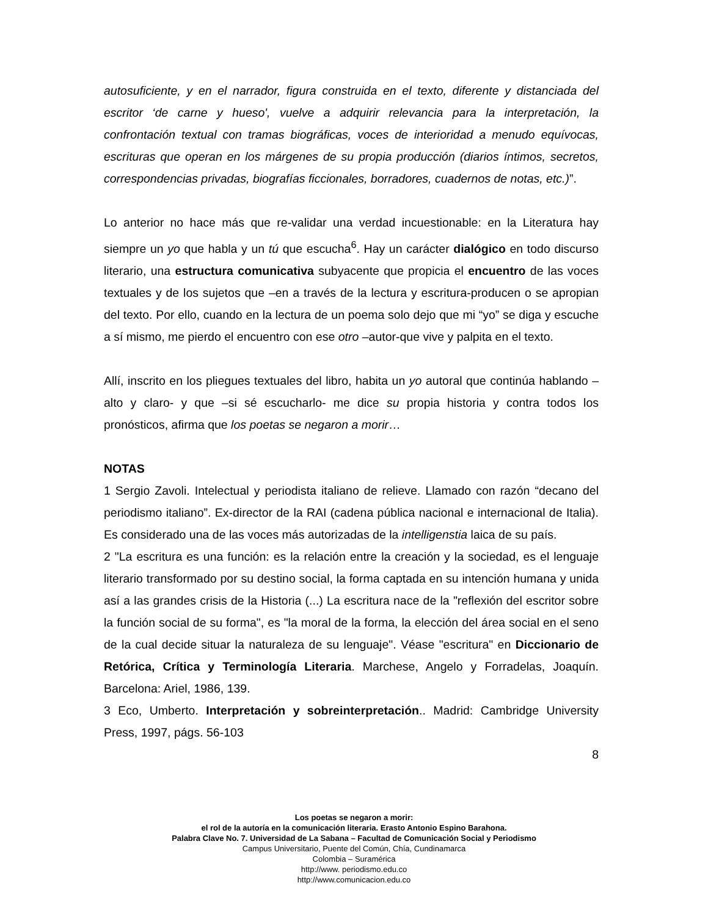autosuficiente, y en el narrador, figura construida en el texto, diferente y distanciada del escritor ‘de carne y hueso', vuelve a adquirir relevancia para la interpretación, la confrontación textual con tramas biográficas, voces de interioridad a menudo equívocas, escrituras que operan en los márgenes de su propia producción (diarios íntimos, secretos, correspondencias privadas, biografías ficcionales, borradores, cuadernos de notas, etc.)”.
Lo anterior no hace más que re-validar una verdad incuestionable: en la Literatura hay siempre un yo que habla y un tú que escucha<sup>6</sup>. Hay un carácter dialógico en todo discurso literario, una estructura comunicativa subyacente que propicia el encuentro de las voces textuales y de los sujetos que –en a través de la lectura y escritura-producen o se apropian del texto. Por ello, cuando en la lectura de un poema solo dejo que mi “yo” se diga y escuche a sí mismo, me pierdo el encuentro con ese otro –autor-que vive y palpita en el texto.
Allí, inscrito en los pliegues textuales del libro, habita un yo autoral que continúa hablando –alto y claro- y que –si sé escucharlo- me dice su propia historia y contra todos los pronósticos, afirma que los poetas se negaron a morir…
NOTAS
1 Sergio Zavoli. Intelectual y periodista italiano de relieve. Llamado con razón “decano del periodismo italiano”. Ex-director de la RAI (cadena pública nacional e internacional de Italia). Es considerado una de las voces más autorizadas de la intelligenstia laica de su país.
2 "La escritura es una función: es la relación entre la creación y la sociedad, es el lenguaje literario transformado por su destino social, la forma captada en su intención humana y unida así a las grandes crisis de la Historia (...) La escritura nace de la "reflexión del escritor sobre la función social de su forma", es "la moral de la forma, la elección del área social en el seno de la cual decide situar la naturaleza de su lenguaje". Véase "escritura" en Diccionario de Retórica, Crítica y Terminología Literaria. Marchese, Angelo y Forradelas, Joaquín. Barcelona: Ariel, 1986, 139.
3 Eco, Umberto. Interpretación y sobreinterpretación.. Madrid: Cambridge University Press, 1997, págs. 56-103
8
Los poetas se negaron a morir:
el rol de la autoría en la comunicación literaria. Erasto Antonio Espino Barahona.
Palabra Clave No. 7. Universidad de La Sabana – Facultad de Comunicación Social y Periodismo
Campus Universitario, Puente del Común, Chía, Cundinamarca
Colombia – Suramérica
http://www. periodismo.edu.co
http://www.comunicacion.edu.co